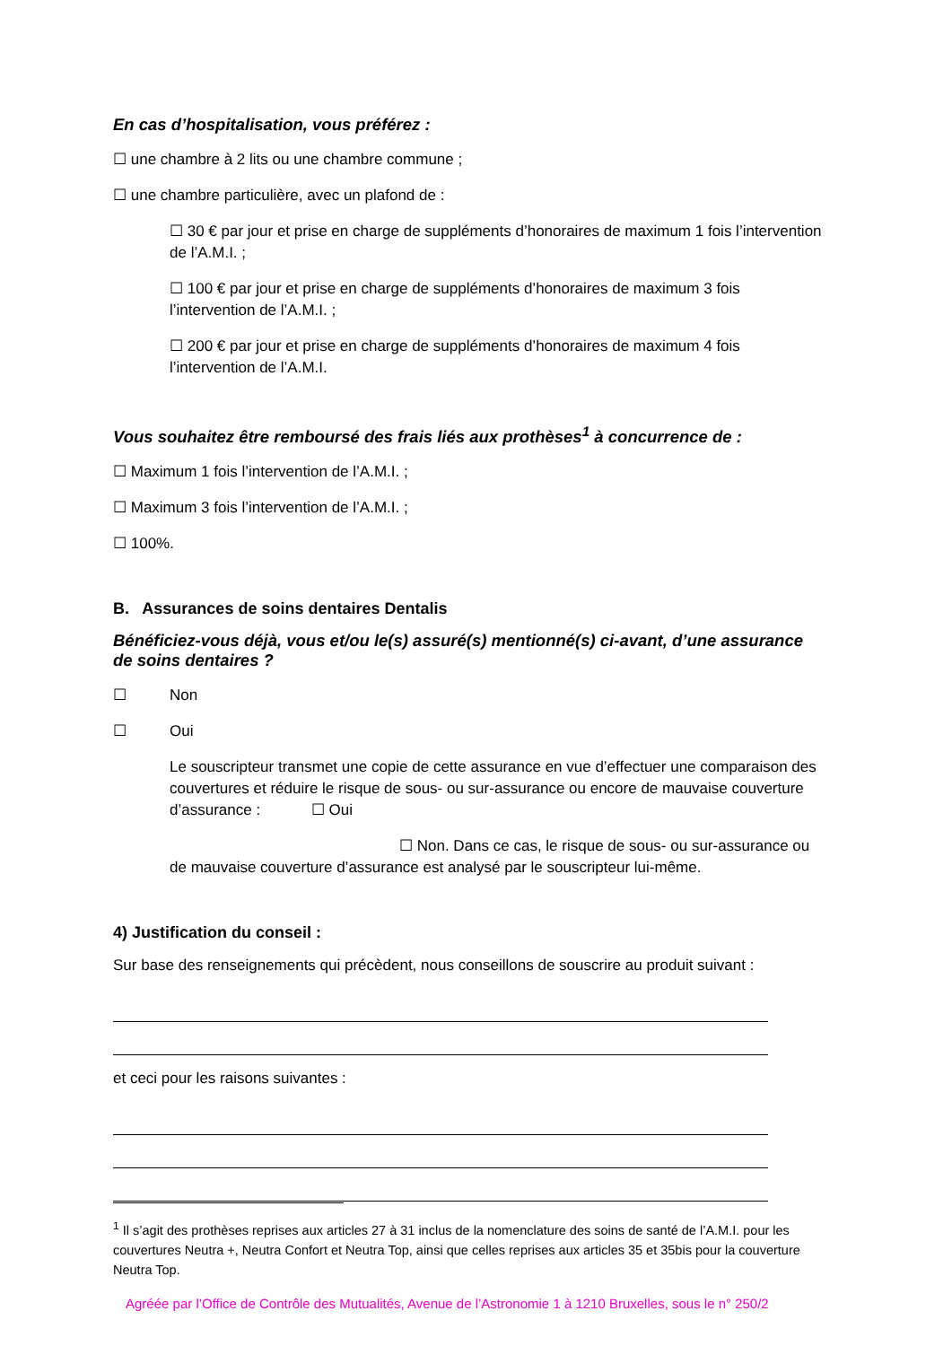En cas d’hospitalisation, vous préférez :
☐ une chambre à 2 lits ou une chambre commune ;
☐ une chambre particulière, avec un plafond de :
☐ 30 € par jour et prise en charge de suppléments d’honoraires de maximum 1 fois l’intervention de l’A.M.I. ;
☐ 100 € par jour et prise en charge de suppléments d’honoraires de maximum 3 fois l’intervention de l’A.M.I. ;
☐ 200 € par jour et prise en charge de suppléments d’honoraires de maximum 4 fois l’intervention de l’A.M.I.
Vous souhaitez être remboursé des frais liés aux prothèses<sup>1</sup> à concurrence de :
☐ Maximum 1 fois l’intervention de l’A.M.I. ;
☐ Maximum 3 fois l’intervention de l’A.M.I. ;
☐ 100%.
B. Assurances de soins dentaires Dentalis
Bénéficiez-vous déjà, vous et/ou le(s) assuré(s) mentionné(s) ci-avant, d’une assurance de soins dentaires ?
☐ Non
☐ Oui
Le souscripteur transmet une copie de cette assurance en vue d’effectuer une comparaison des couvertures et réduire le risque de sous- ou sur-assurance ou encore de mauvaise couverture d’assurance : ☐ Oui
☐ Non. Dans ce cas, le risque de sous- ou sur-assurance ou de mauvaise couverture d’assurance est analysé par le souscripteur lui-même.
4) Justification du conseil :
Sur base des renseignements qui précèdent, nous conseillons de souscrire au produit suivant :
et ceci pour les raisons suivantes :
<sup>1</sup> Il s’agit des prothèses reprises aux articles 27 à 31 inclus de la nomenclature des soins de santé de l’A.M.I. pour les couvertures Neutra +, Neutra Confort et Neutra Top, ainsi que celles reprises aux articles 35 et 35bis pour la couverture Neutra Top.
Agréée par l’Office de Contrôle des Mutualités, Avenue de l’Astronomie 1 à 1210 Bruxelles, sous le n° 250/2